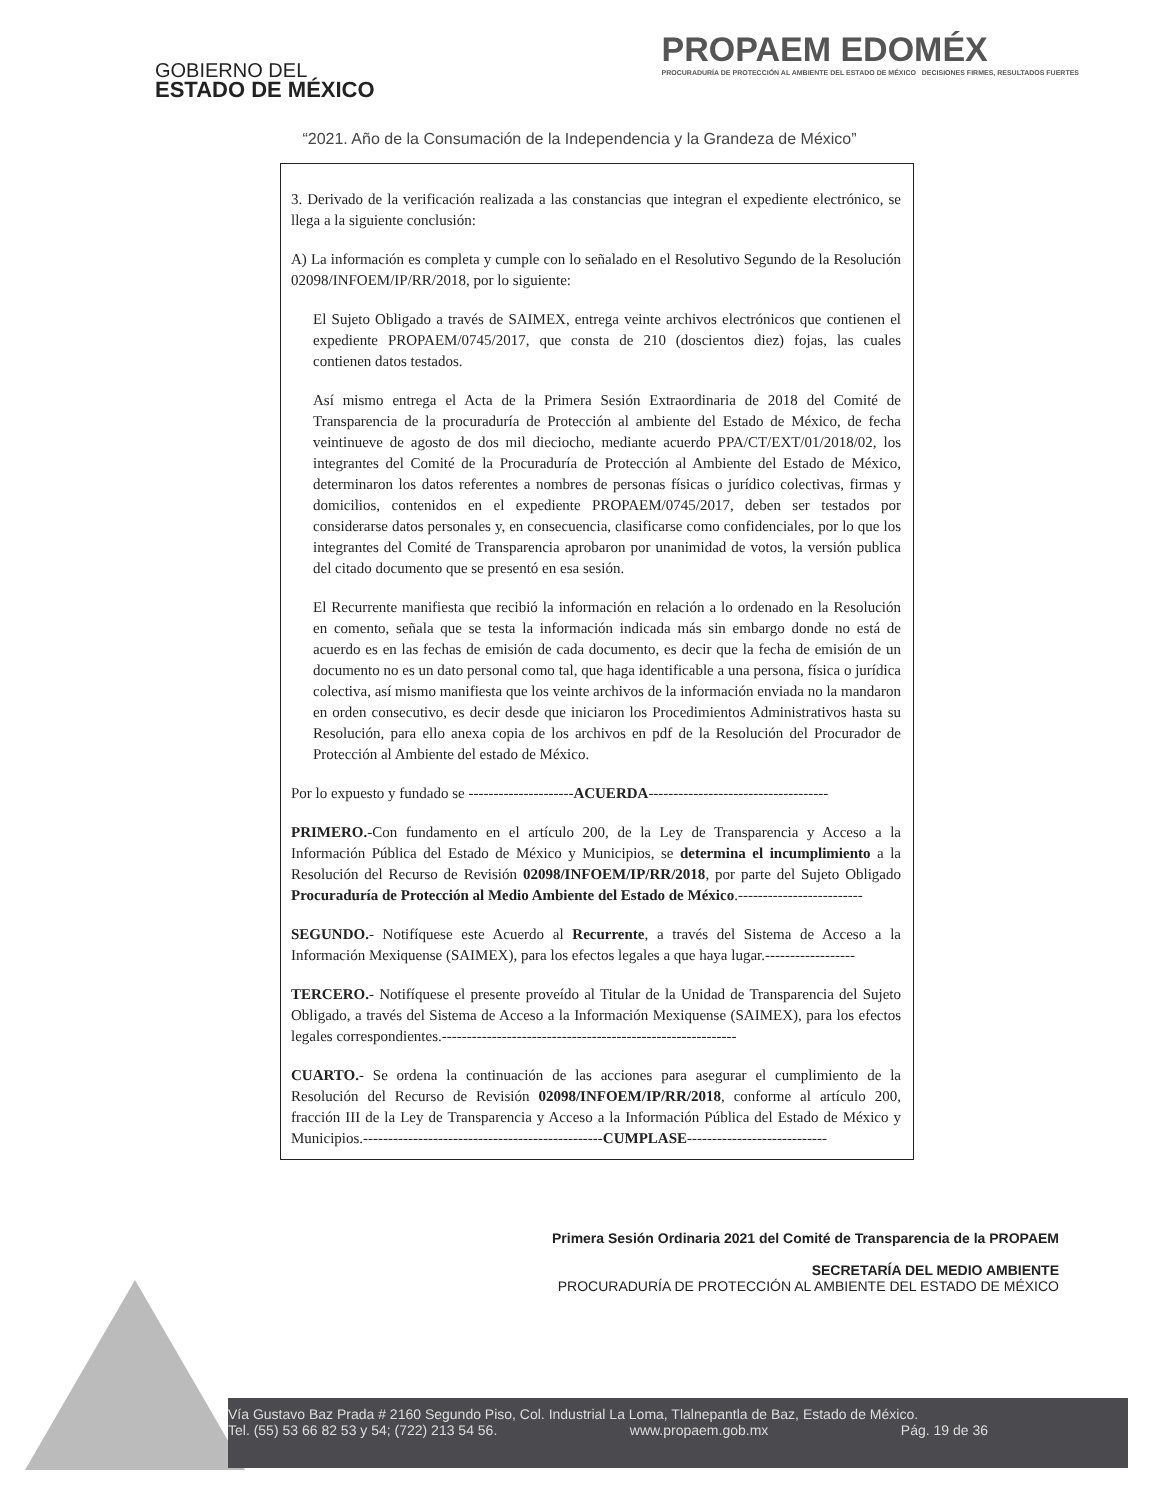GOBIERNO DEL
ESTADO DE MÉXICO
PROPAEM EDOMÉX
PROCURADURÍA DE PROTECCIÓN AL AMBIENTE DEL ESTADO DE MÉXICO DECISIONES FIRMES, RESULTADOS FUERTES
“2021. Año de la Consumación de la Independencia y la Grandeza de México”
3. Derivado de la verificación realizada a las constancias que integran el expediente electrónico, se llega a la siguiente conclusión:
A) La información es completa y cumple con lo señalado en el Resolutivo Segundo de la Resolución 02098/INFOEM/IP/RR/2018, por lo siguiente:
El Sujeto Obligado a través de SAIMEX, entrega veinte archivos electrónicos que contienen el expediente PROPAEM/0745/2017, que consta de 210 (doscientos diez) fojas, las cuales contienen datos testados.
Así mismo entrega el Acta de la Primera Sesión Extraordinaria de 2018 del Comité de Transparencia de la procuraduría de Protección al ambiente del Estado de México, de fecha veintinueve de agosto de dos mil dieciocho, mediante acuerdo PPA/CT/EXT/01/2018/02, los integrantes del Comité de la Procuraduría de Protección al Ambiente del Estado de México, determinaron los datos referentes a nombres de personas físicas o jurídico colectivas, firmas y domicilios, contenidos en el expediente PROPAEM/0745/2017, deben ser testados por considerarse datos personales y, en consecuencia, clasificarse como confidenciales, por lo que los integrantes del Comité de Transparencia aprobaron por unanimidad de votos, la versión publica del citado documento que se presentó en esa sesión.
El Recurrente manifiesta que recibió la información en relación a lo ordenado en la Resolución en comento, señala que se testa la información indicada más sin embargo donde no está de acuerdo es en las fechas de emisión de cada documento, es decir que la fecha de emisión de un documento no es un dato personal como tal, que haga identificable a una persona, física o jurídica colectiva, así mismo manifiesta que los veinte archivos de la información enviada no la mandaron en orden consecutivo, es decir desde que iniciaron los Procedimientos Administrativos hasta su Resolución, para ello anexa copia de los archivos en pdf de la Resolución del Procurador de Protección al Ambiente del estado de México.
Por lo expuesto y fundado se ---------------------ACUERDA------------------------------------
PRIMERO.-Con fundamento en el artículo 200, de la Ley de Transparencia y Acceso a la Información Pública del Estado de México y Municipios, se determina el incumplimiento a la Resolución del Recurso de Revisión 02098/INFOEM/IP/RR/2018, por parte del Sujeto Obligado Procuraduría de Protección al Medio Ambiente del Estado de México.-------------------------
SEGUNDO.- Notifíquese este Acuerdo al Recurrente, a través del Sistema de Acceso a la Información Mexiquense (SAIMEX), para los efectos legales a que haya lugar.------------------
TERCERO.- Notifíquese el presente proveído al Titular de la Unidad de Transparencia del Sujeto Obligado, a través del Sistema de Acceso a la Información Mexiquense (SAIMEX), para los efectos legales correspondientes.-----------------------------------------------------------
CUARTO.- Se ordena la continuación de las acciones para asegurar el cumplimiento de la Resolución del Recurso de Revisión 02098/INFOEM/IP/RR/2018, conforme al artículo 200, fracción III de la Ley de Transparencia y Acceso a la Información Pública del Estado de México y Municipios.------------------------------------------------CUMPLASE----------------------------
Primera Sesión Ordinaria 2021 del Comité de Transparencia de la PROPAEM
SECRETARÍA DEL MEDIO AMBIENTE
PROCURADURÍA DE PROTECCIÓN AL AMBIENTE DEL ESTADO DE MÉXICO
Vía Gustavo Baz Prada # 2160 Segundo Piso, Col. Industrial La Loma, Tlalnepantla de Baz, Estado de México.
Tel. (55) 53 66 82 53 y 54; (722) 213 54 56. www.propaem.gob.mx Pág. 19 de 36